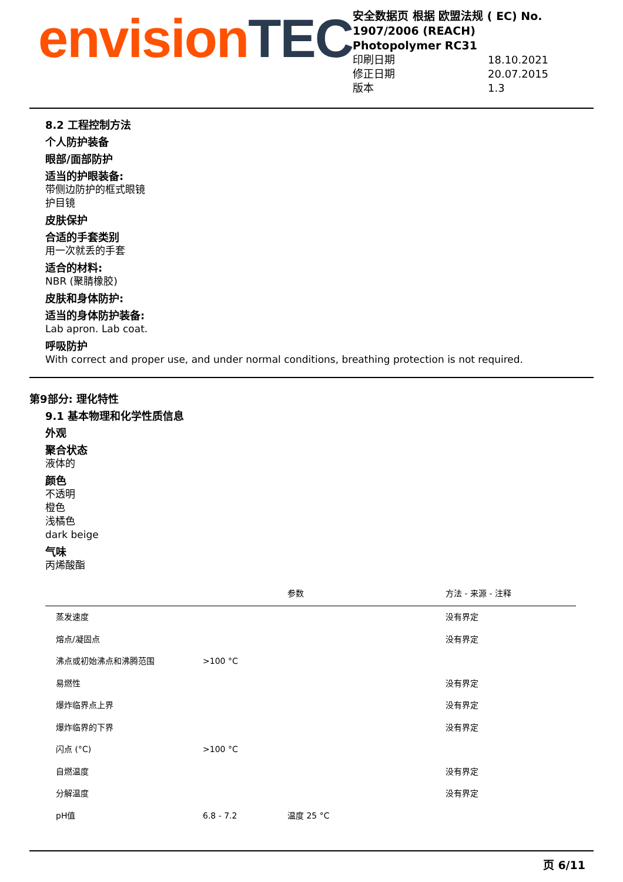envision TEC
安全数据页 根据 欧盟法规 ( EC) No. 1907/2006 (REACH)
Photopolymer RC31
印刷日期 18.10.2021
修正日期 20.07.2015
版本 1.3
8.2 工程控制方法
个人防护装备
眼部/面部防护
适当的护眼装备:
带侧边防护的框式眼镜
护目镜
皮肤保护
合适的手套类别
用一次就丢的手套
适合的材料:
NBR (聚腈橡胶)
皮肤和身体防护:
适当的身体防护装备:
Lab apron. Lab coat.
呼吸防护
With correct and proper use, and under normal conditions, breathing protection is not required.
第9部分: 理化特性
9.1 基本物理和化学性质信息
外观
聚合状态
液体的
颜色
不透明
橙色
浅橘色
dark beige
气味
丙烯酸酯
| | | 参数 | 方法 - 来源 - 注释 |
| --- | --- | --- | --- |
| 蒸发速度 | | | 没有界定 |
| 熔点/凝固点 | | | 没有界定 |
| 沸点或初始沸点和沸腾范围 | >100 °C | | |
| 易燃性 | | | 没有界定 |
| 爆炸临界点上界 | | | 没有界定 |
| 爆炸临界的下界 | | | 没有界定 |
| 闪点 (°C) | >100 °C | | |
| 自燃温度 | | | 没有界定 |
| 分解温度 | | | 没有界定 |
| pH值 | 6.8 - 7.2 | 温度 25 °C | |
页 6/11